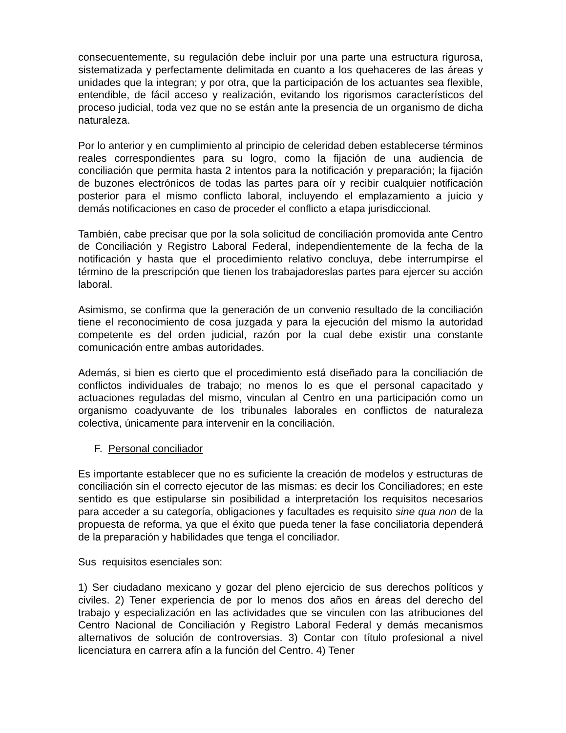consecuentemente, su regulación debe incluir por una parte una estructura rigurosa, sistematizada y perfectamente delimitada en cuanto a los quehaceres de las áreas y unidades que la integran; y por otra, que la participación de los actuantes sea flexible, entendible, de fácil acceso y realización, evitando los rigorismos característicos del proceso judicial, toda vez que no se están ante la presencia de un organismo de dicha naturaleza.
Por lo anterior y en cumplimiento al principio de celeridad deben establecerse términos reales correspondientes para su logro, como la fijación de una audiencia de conciliación que permita hasta 2 intentos para la notificación y preparación; la fijación de buzones electrónicos de todas las partes para oír y recibir cualquier notificación posterior para el mismo conflicto laboral, incluyendo el emplazamiento a juicio y demás notificaciones en caso de proceder el conflicto a etapa jurisdiccional.
También, cabe precisar que por la sola solicitud de conciliación promovida ante Centro de Conciliación y Registro Laboral Federal, independientemente de la fecha de la notificación y hasta que el procedimiento relativo concluya, debe interrumpirse el término de la prescripción que tienen los trabajadoreslas partes para ejercer su acción laboral.
Asimismo, se confirma que la generación de un convenio resultado de la conciliación tiene el reconocimiento de cosa juzgada y para la ejecución del mismo la autoridad competente es del orden judicial, razón por la cual debe existir una constante comunicación entre ambas autoridades.
Además, si bien es cierto que el procedimiento está diseñado para la conciliación de conflictos individuales de trabajo; no menos lo es que el personal capacitado y actuaciones reguladas del mismo, vinculan al Centro en una participación como un organismo coadyuvante de los tribunales laborales en conflictos de naturaleza colectiva, únicamente para intervenir en la conciliación.
F. Personal conciliador
Es importante establecer que no es suficiente la creación de modelos y estructuras de conciliación sin el correcto ejecutor de las mismas: es decir los Conciliadores; en este sentido es que estipularse sin posibilidad a interpretación los requisitos necesarios para acceder a su categoría, obligaciones y facultades es requisito sine qua non de la propuesta de reforma, ya que el éxito que pueda tener la fase conciliatoria dependerá de la preparación y habilidades que tenga el conciliador.
Sus requisitos esenciales son:
1) Ser ciudadano mexicano y gozar del pleno ejercicio de sus derechos políticos y civiles. 2) Tener experiencia de por lo menos dos años en áreas del derecho del trabajo y especialización en las actividades que se vinculen con las atribuciones del Centro Nacional de Conciliación y Registro Laboral Federal y demás mecanismos alternativos de solución de controversias. 3) Contar con título profesional a nivel licenciatura en carrera afín a la función del Centro. 4) Tener